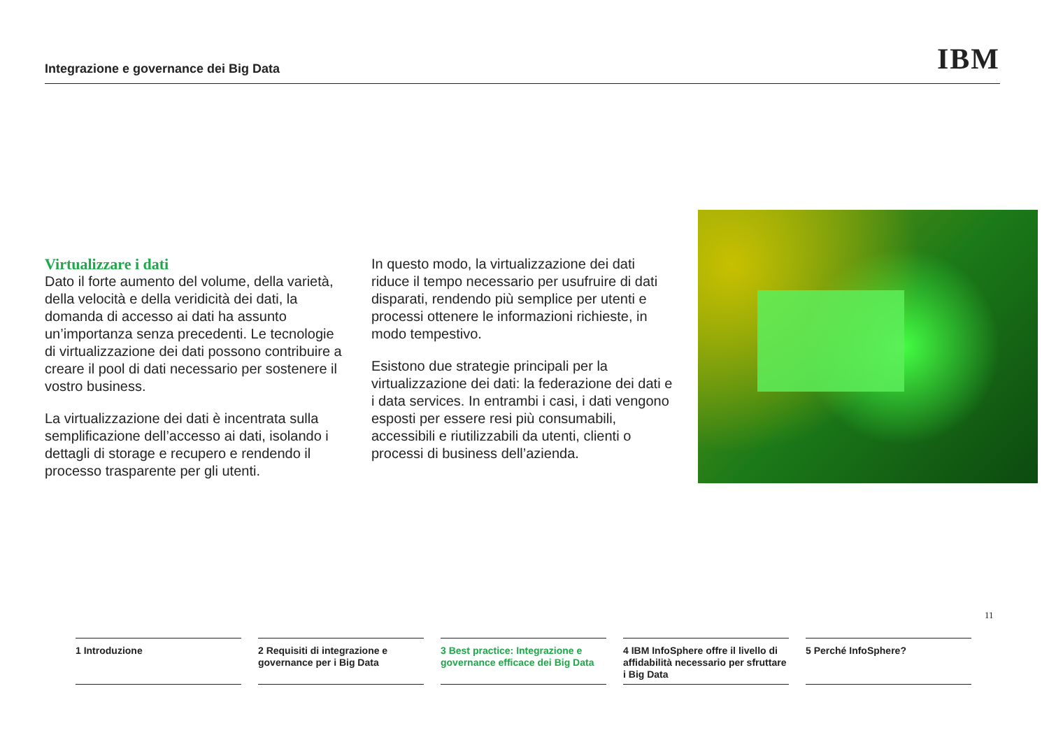Integrazione e governance dei Big Data
IBM
Virtualizzare i dati
Dato il forte aumento del volume, della varietà, della velocità e della veridicità dei dati, la domanda di accesso ai dati ha assunto un’importanza senza precedenti. Le tecnologie di virtualizzazione dei dati possono contribuire a creare il pool di dati necessario per sostenere il vostro business.
La virtualizzazione dei dati è incentrata sulla semplificazione dell’accesso ai dati, isolando i dettagli di storage e recupero e rendendo il processo trasparente per gli utenti.
In questo modo, la virtualizzazione dei dati riduce il tempo necessario per usufruire di dati disparati, rendendo più semplice per utenti e processi ottenere le informazioni richieste, in modo tempestivo.
Esistono due strategie principali per la virtualizzazione dei dati: la federazione dei dati e i data services. In entrambi i casi, i dati vengono esposti per essere resi più consumabili, accessibili e riutilizzabili da utenti, clienti o processi di business dell’azienda.
11
1 Introduzione 2 Requisiti di integrazione e governance per i Big Data
3 Best practice: Integrazione e governance efficace dei Big Data
4 IBM InfoSphere offre il livello di affidabilità necessario per sfruttare i Big Data
5 Perché InfoSphere?